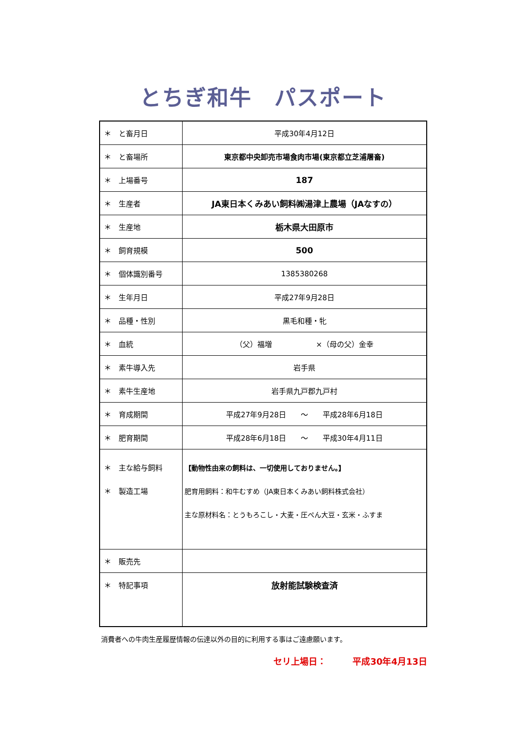とちぎ和牛　パスポート
| ＊ と畜月日 | 平成30年4月12日 |
| ＊ と畜場所 | 東京都中央卸売市場食肉市場(東京都立芝浦屠畜) |
| ＊ 上場番号 | 187 |
| ＊ 生産者 | JA東日本くみあい飼料㈱湯津上農場（JAなすの） |
| ＊ 生産地 | 栃木県大田原市 |
| ＊ 飼育規模 | 500 |
| ＊ 個体識別番号 | 1385380268 |
| ＊ 生年月日 | 平成27年9月28日 |
| ＊ 品種・性別 | 黒毛和種・牝 |
| ＊ 血統 | （父）福増 ×（母の父）金幸 |
| ＊ 素牛導入先 | 岩手県 |
| ＊ 素牛生産地 | 岩手県九戸郡九戸村 |
| ＊ 育成期間 | 平成27年9月28日 ～ 平成28年6月18日 |
| ＊ 肥育期間 | 平成28年6月18日 ～ 平成30年4月11日 |
| ＊ 主な給与飼料 ＊ 製造工場 | 【動物性由来の飼料は、一切使用しておりません。】 肥育用飼料：和牛むすめ（JA東日本くみあい飼料株式会社） 主な原材料名：とうもろこし・大麦・圧ぺん大豆・玄米・ふすま |
| ＊ 販売先 | |
| ＊ 特記事項 | 放射能試験検査済 |
消費者への牛肉生産履歴情報の伝達以外の目的に利用する事はご遠慮願います。
セリ上場日：　　　平成30年4月13日